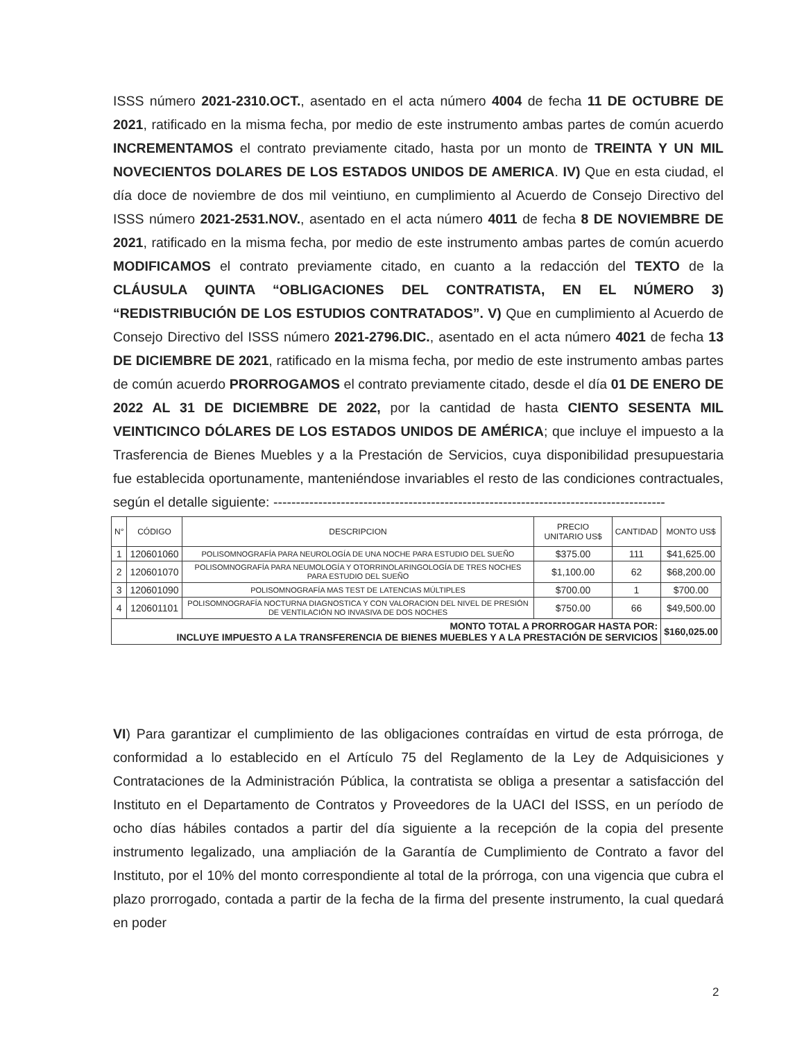ISSS número 2021-2310.OCT., asentado en el acta número 4004 de fecha 11 DE OCTUBRE DE 2021, ratificado en la misma fecha, por medio de este instrumento ambas partes de común acuerdo INCREMENTAMOS el contrato previamente citado, hasta por un monto de TREINTA Y UN MIL NOVECIENTOS DOLARES DE LOS ESTADOS UNIDOS DE AMERICA. IV) Que en esta ciudad, el día doce de noviembre de dos mil veintiuno, en cumplimiento al Acuerdo de Consejo Directivo del ISSS número 2021-2531.NOV., asentado en el acta número 4011 de fecha 8 DE NOVIEMBRE DE 2021, ratificado en la misma fecha, por medio de este instrumento ambas partes de común acuerdo MODIFICAMOS el contrato previamente citado, en cuanto a la redacción del TEXTO de la CLÁUSULA QUINTA “OBLIGACIONES DEL CONTRATISTA, EN EL NÚMERO 3) “REDISTRIBUCIÓN DE LOS ESTUDIOS CONTRATADOS”. V) Que en cumplimiento al Acuerdo de Consejo Directivo del ISSS número 2021-2796.DIC., asentado en el acta número 4021 de fecha 13 DE DICIEMBRE DE 2021, ratificado en la misma fecha, por medio de este instrumento ambas partes de común acuerdo PRORROGAMOS el contrato previamente citado, desde el día 01 DE ENERO DE 2022 AL 31 DE DICIEMBRE DE 2022, por la cantidad de hasta CIENTO SESENTA MIL VEINTICINCO DÓLARES DE LOS ESTADOS UNIDOS DE AMÉRICA; que incluye el impuesto a la Trasferencia de Bienes Muebles y a la Prestación de Servicios, cuya disponibilidad presupuestaria fue establecida oportunamente, manteniéndose invariables el resto de las condiciones contractuales, según el detalle siguiente: ---------------------------------------------------------------------------------------
| N° | CÓDIGO | DESCRIPCION | PRECIO UNITARIO US$ | CANTIDAD | MONTO US$ |
| --- | --- | --- | --- | --- | --- |
| 1 | 120601060 | POLISOMNOGRAFÍA PARA NEUROLOGÍA DE UNA NOCHE PARA ESTUDIO DEL SUEÑO | $375.00 | 111 | $41,625.00 |
| 2 | 120601070 | POLISOMNOGRAFÍA PARA NEUMOLOGÍA Y OTORRINOLARINGOLOGÍA DE TRES NOCHES PARA ESTUDIO DEL SUEÑO | $1,100.00 | 62 | $68,200.00 |
| 3 | 120601090 | POLISOMNOGRAFÍA MAS TEST DE LATENCIAS MÚLTIPLES | $700.00 | 1 | $700.00 |
| 4 | 120601101 | POLISOMNOGRAFÍA NOCTURNA DIAGNOSTICA Y CON VALORACION DEL NIVEL DE PRESIÓN DE VENTILACIÓN NO INVASIVA DE DOS NOCHES | $750.00 | 66 | $49,500.00 |
| MONTO TOTAL A PRORROGAR HASTA POR: INCLUYE IMPUESTO A LA TRANSFERENCIA DE BIENES MUEBLES Y A LA PRESTACIÓN DE SERVICIOS | | | | | $160,025.00 |
VI) Para garantizar el cumplimiento de las obligaciones contraídas en virtud de esta prórroga, de conformidad a lo establecido en el Artículo 75 del Reglamento de la Ley de Adquisiciones y Contrataciones de la Administración Pública, la contratista se obliga a presentar a satisfacción del Instituto en el Departamento de Contratos y Proveedores de la UACI del ISSS, en un período de ocho días hábiles contados a partir del día siguiente a la recepción de la copia del presente instrumento legalizado, una ampliación de la Garantía de Cumplimiento de Contrato a favor del Instituto, por el 10% del monto correspondiente al total de la prórroga, con una vigencia que cubra el plazo prorrogado, contada a partir de la fecha de la firma del presente instrumento, la cual quedará en poder
2